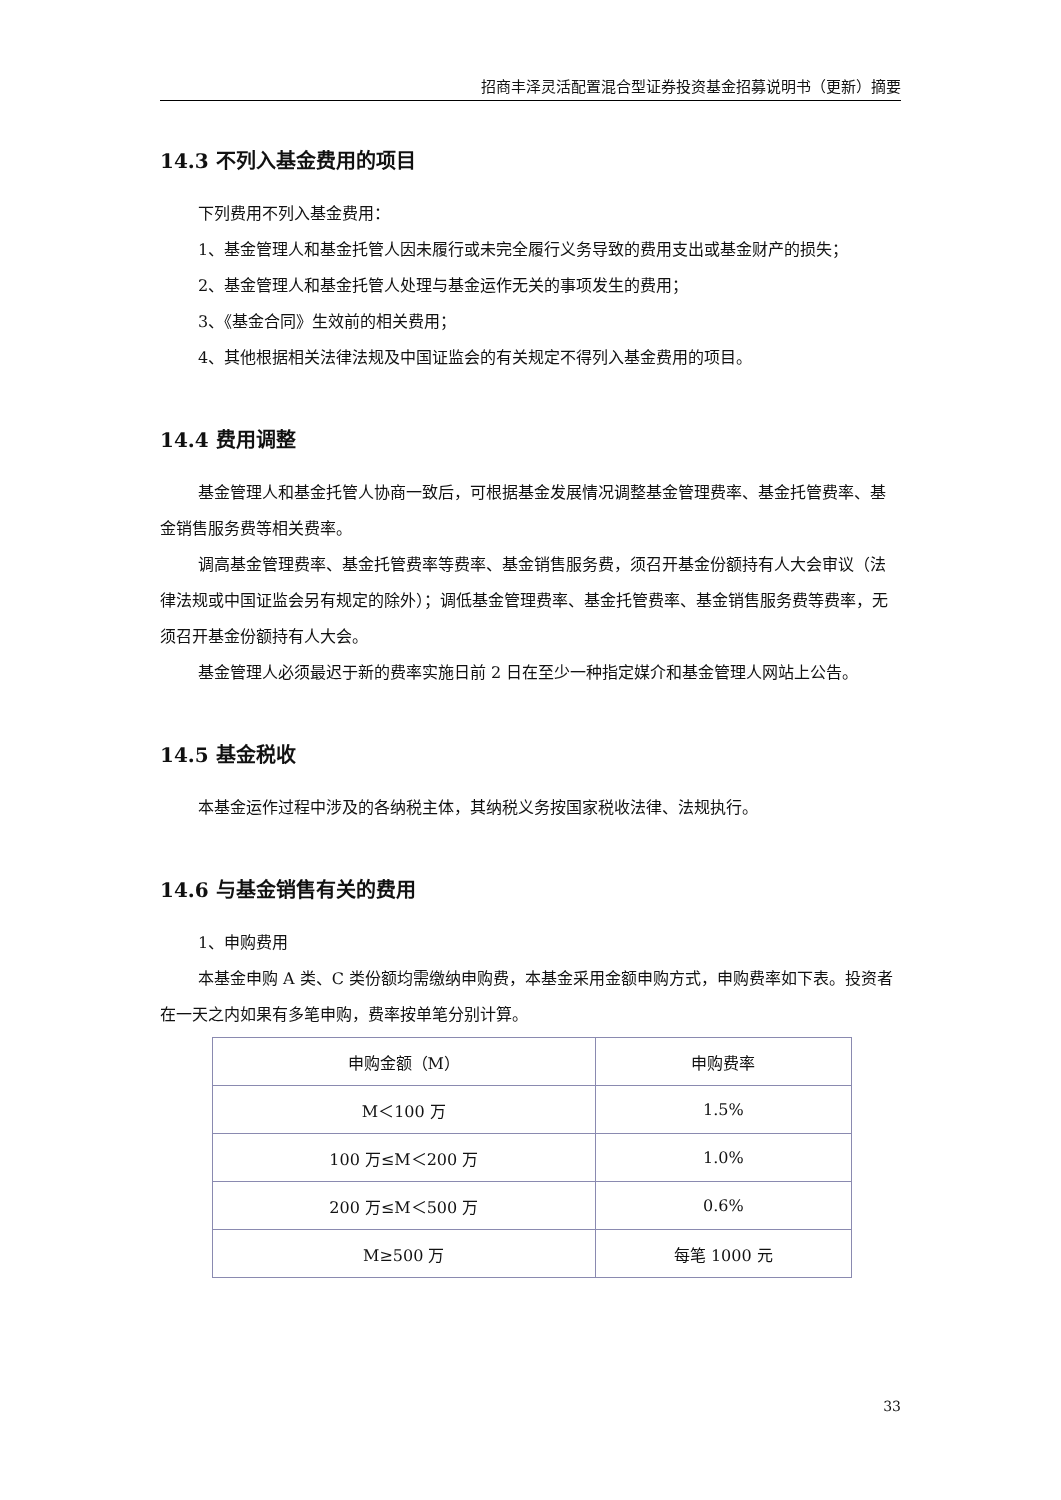招商丰泽灵活配置混合型证券投资基金招募说明书（更新）摘要
14.3 不列入基金费用的项目
下列费用不列入基金费用：
1、基金管理人和基金托管人因未履行或未完全履行义务导致的费用支出或基金财产的损失；
2、基金管理人和基金托管人处理与基金运作无关的事项发生的费用；
3、《基金合同》生效前的相关费用；
4、其他根据相关法律法规及中国证监会的有关规定不得列入基金费用的项目。
14.4 费用调整
基金管理人和基金托管人协商一致后，可根据基金发展情况调整基金管理费率、基金托管费率、基金销售服务费等相关费率。
调高基金管理费率、基金托管费率等费率、基金销售服务费，须召开基金份额持有人大会审议（法律法规或中国证监会另有规定的除外）；调低基金管理费率、基金托管费率、基金销售服务费等费率，无须召开基金份额持有人大会。
基金管理人必须最迟于新的费率实施日前 2 日在至少一种指定媒介和基金管理人网站上公告。
14.5 基金税收
本基金运作过程中涉及的各纳税主体，其纳税义务按国家税收法律、法规执行。
14.6 与基金销售有关的费用
1、申购费用
本基金申购 A 类、C 类份额均需缴纳申购费，本基金采用金额申购方式，申购费率如下表。投资者在一天之内如果有多笔申购，费率按单笔分别计算。
| 申购金额（M） | 申购费率 |
| M＜100 万 | 1.5% |
| 100 万≤M＜200 万 | 1.0% |
| 200 万≤M＜500 万 | 0.6% |
| M≥500 万 | 每笔 1000 元 |
33